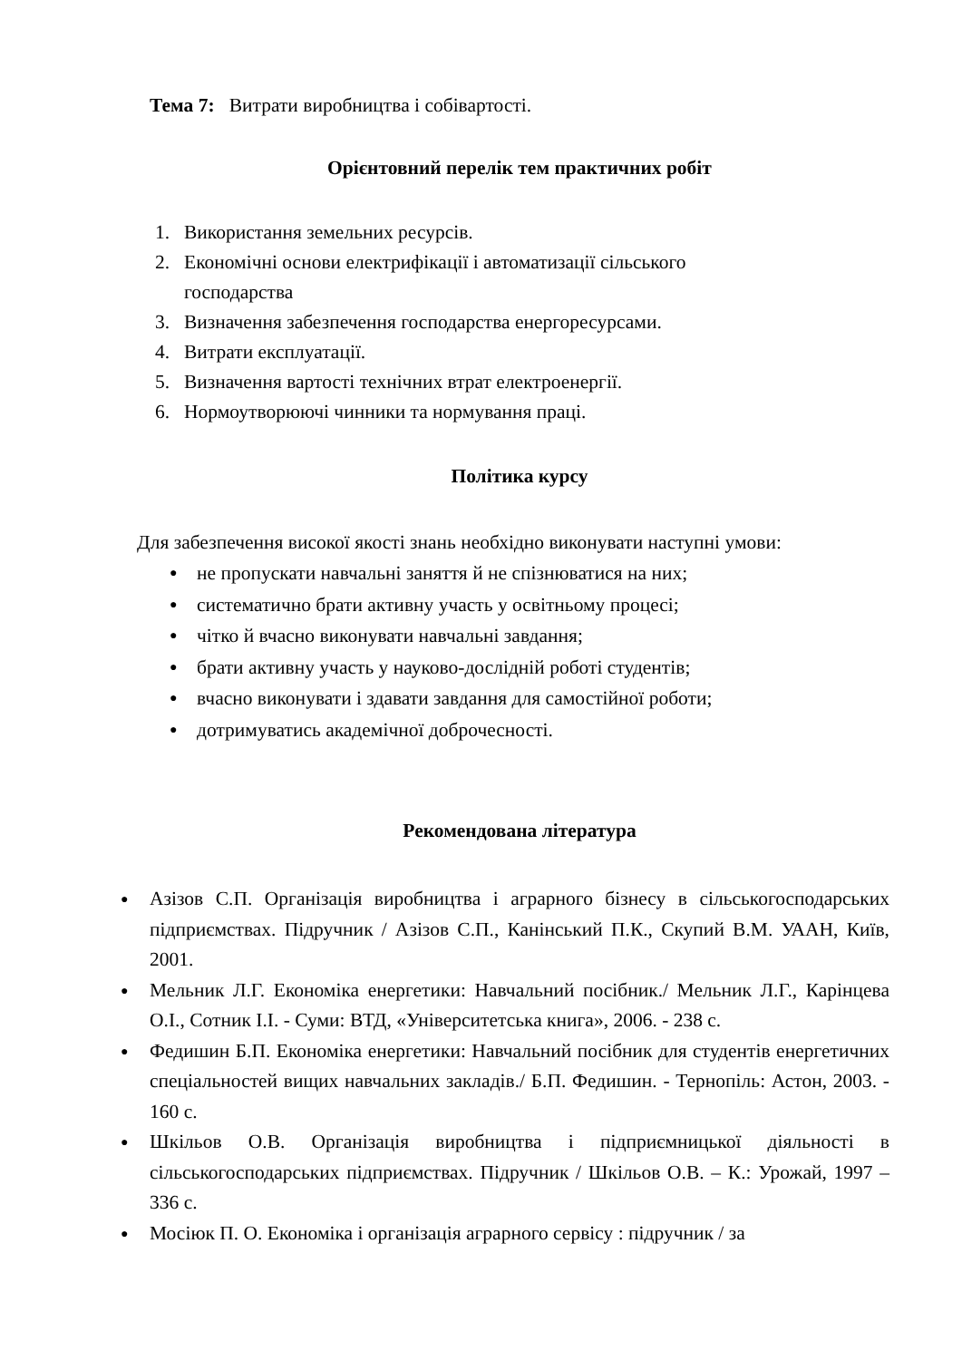Тема 7: Витрати виробництва і собівартості.
Орієнтовний перелік тем практичних робіт
1. Використання земельних ресурсів.
2. Економічні основи електрифікації і автоматизації сільського
господарства
3. Визначення забезпечення господарства енергоресурсами.
4. Витрати експлуатації.
5. Визначення вартості технічних втрат електроенергії.
6. Нормоутворюючі чинники та нормування праці.
Політика курсу
Для забезпечення високої якості знань необхідно виконувати наступні умови:
●
не пропускати навчальні заняття й не спізнюватися на них;
●
систематично брати активну участь у освітньому процесі;
●
чітко й вчасно виконувати навчальні завдання;
●
брати активну участь у науково-дослідній роботі студентів;
●
вчасно виконувати і здавати завдання для самостійної роботи;
●
дотримуватись академічної доброчесності.
Рекомендована література
●
Азізов С.П. Організація виробництва і аграрного бізнесу в сільськогосподарських підприємствах. Підручник / Азізов С.П., Канінський П.К., Скупий В.М. УААН, Київ, 2001.
●
Мельник Л.Г. Економіка енергетики: Навчальний посібник./ Мельник Л.Г., Карінцева О.І., Сотник І.І. - Суми: ВТД, «Університетська книга», 2006. - 238 с.
●
Федишин Б.П. Економіка енергетики: Навчальний посібник для студентів енергетичних спеціальностей вищих навчальних закладів./ Б.П. Федишин. - Тернопіль: Астон, 2003. - 160 с.
●
Шкільов О.В. Організація виробництва і підприємницької діяльності в сільськогосподарських підприємствах. Підручник / Шкільов О.В. – К.: Урожай, 1997 – 336 с.
●
Мосіюк П. О. Економіка і організація аграрного сервісу : підручник / за